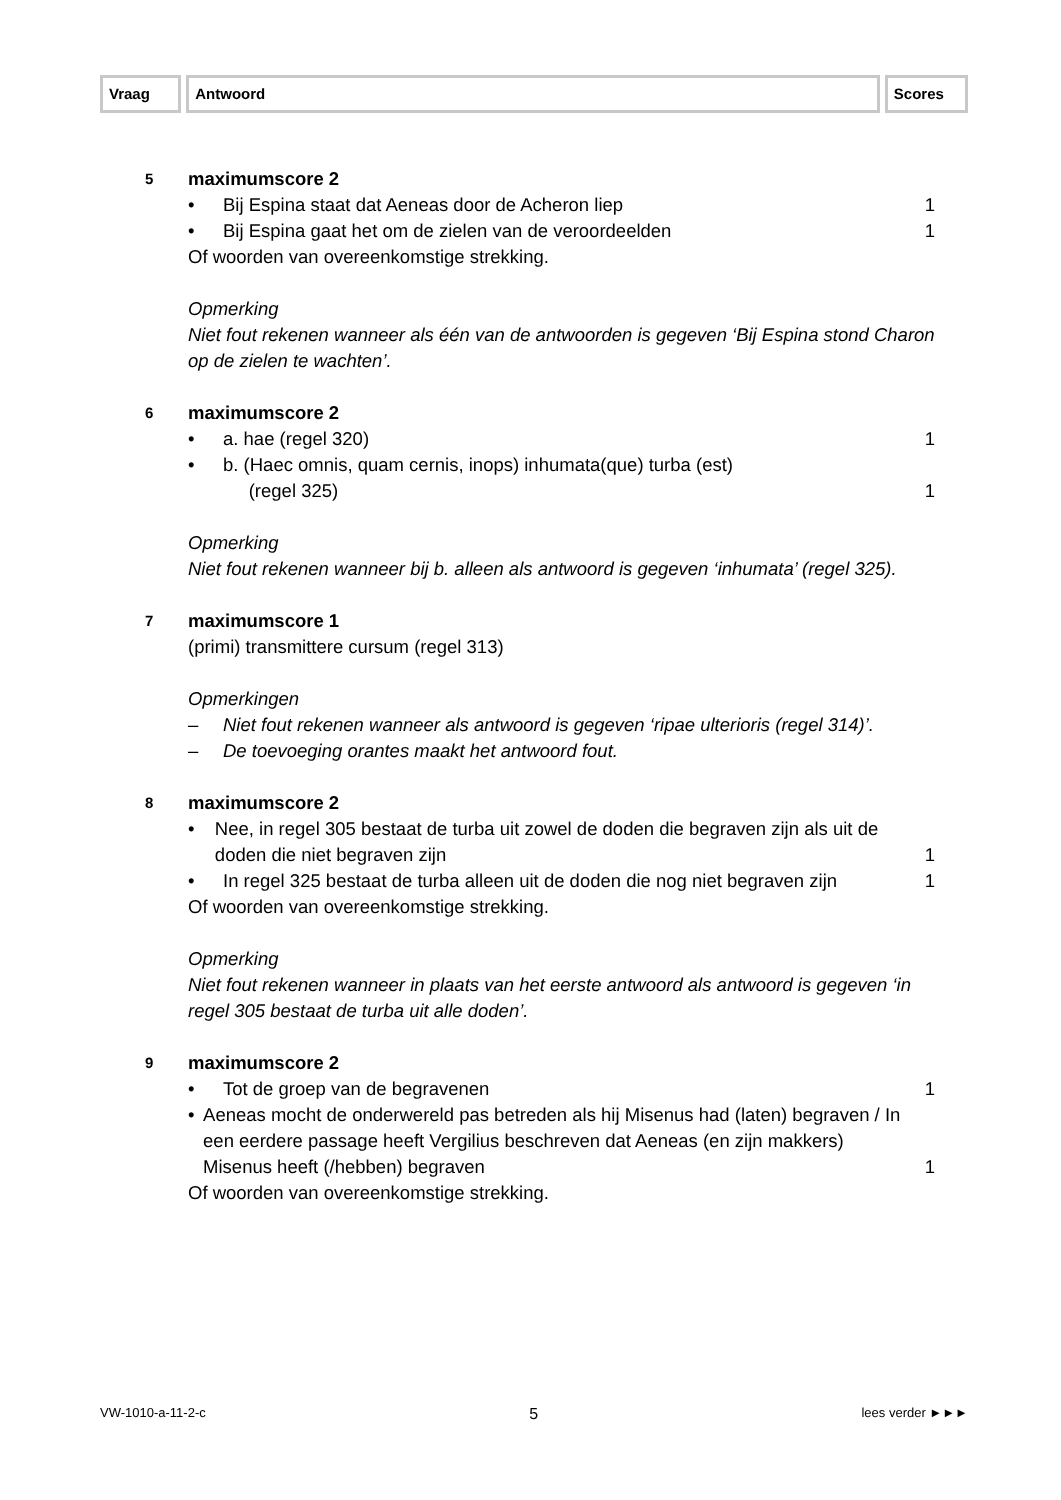Vraag Antwoord Scores
5
maximumscore 2
• Bij Espina staat dat Aeneas door de Acheron liep
1
• Bij Espina gaat het om de zielen van de veroordeelden
1
Of woorden van overeenkomstige strekking.
Opmerking
Niet fout rekenen wanneer als één van de antwoorden is gegeven ‘Bij Espina stond Charon op de zielen te wachten’.
6
maximumscore 2
• a. hae (regel 320) 1
• b. (Haec omnis, quam cernis, inops) inhumata(que) turba (est)
(regel 325)
1
Opmerking
Niet fout rekenen wanneer bij b. alleen als antwoord is gegeven ‘inhumata’ (regel 325).
7
maximumscore 1
(primi) transmittere cursum (regel 313)
Opmerkingen
– Niet fout rekenen wanneer als antwoord is gegeven ‘ripae ulterioris (regel 314)’.
– De toevoeging orantes maakt het antwoord fout.
8
maximumscore 2
• Nee, in regel 305 bestaat de turba uit zowel de doden die begraven zijn als uit de doden die niet begraven zijn
1
• In regel 325 bestaat de turba alleen uit de doden die nog niet begraven zijn
1
Of woorden van overeenkomstige strekking.
Opmerking
Niet fout rekenen wanneer in plaats van het eerste antwoord als antwoord is gegeven ‘in regel 305 bestaat de turba uit alle doden’.
9
maximumscore 2
• Tot de groep van de begravenen
1
• Aeneas mocht de onderwereld pas betreden als hij Misenus had (laten) begraven / In een eerdere passage heeft Vergilius beschreven dat Aeneas (en zijn makkers) Misenus heeft (/hebben) begraven
1
Of woorden van overeenkomstige strekking.
VW-1010-a-11-2-c 5 lees verder ►►►